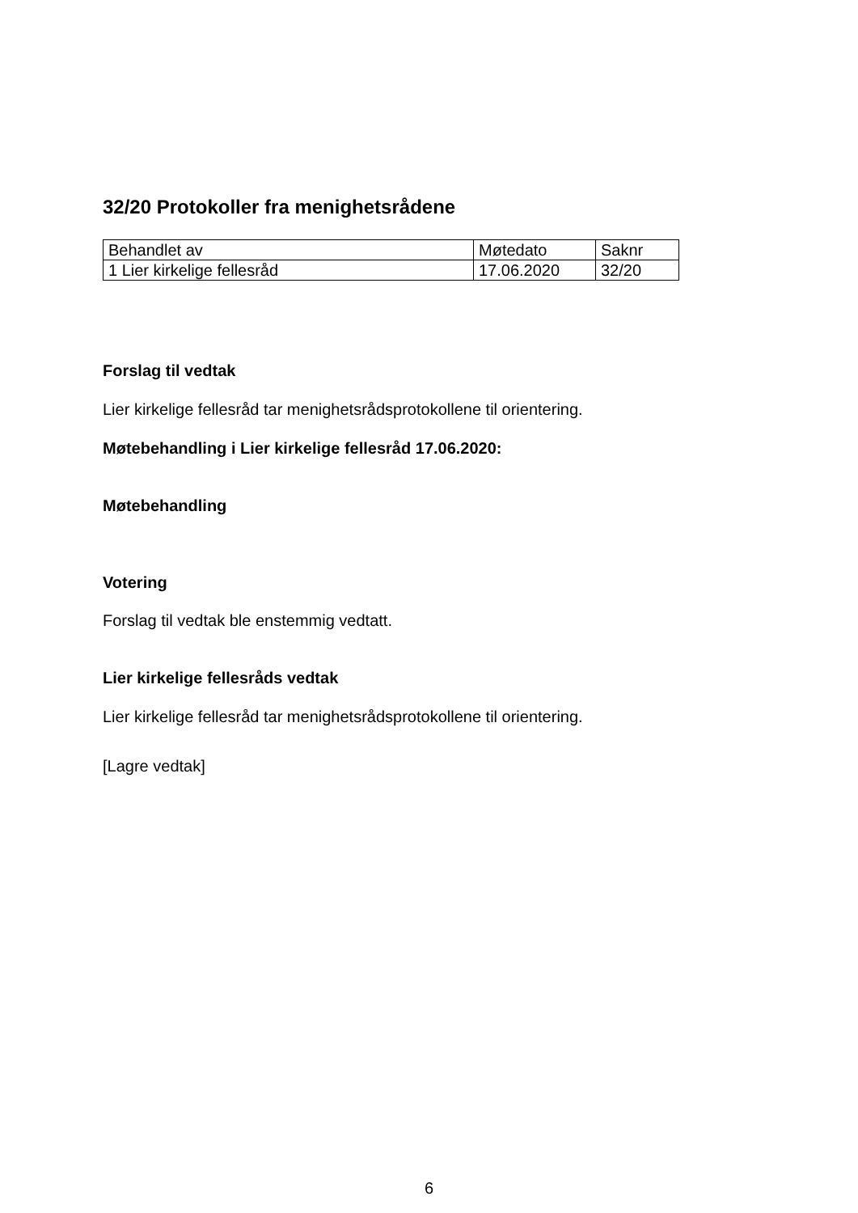32/20 Protokoller fra menighetsrådene
| Behandlet av | Møtedato | Saknr |
| 1 Lier kirkelige fellesråd | 17.06.2020 | 32/20 |
Forslag til vedtak
Lier kirkelige fellesråd tar menighetsrådsprotokollene til orientering.
Møtebehandling i Lier kirkelige fellesråd 17.06.2020:
Møtebehandling
Votering
Forslag til vedtak ble enstemmig vedtatt.
Lier kirkelige fellesråds vedtak
Lier kirkelige fellesråd tar menighetsrådsprotokollene til orientering.
[Lagre vedtak]
6